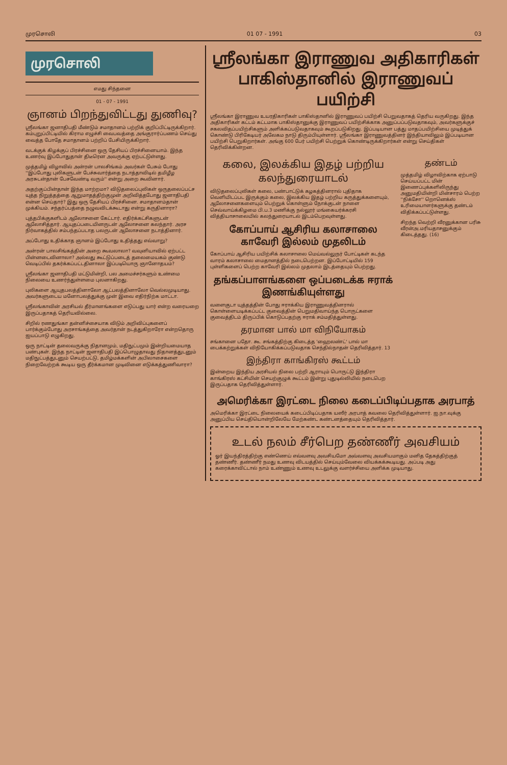முரசொலி 01 07 - 1991 03
முரசொலி
எமது சிந்தனை
01 - 07 - 1991
ஞானம் பிறந்துவிட்டது துணிவு?
ஸ்ரீலங்கா ஜனாதிபதி மீண்டும் சமாதானம் பற்றிக் குறிப்பிட்டிருக்கிறார். கம்புறுப்பிட்டியில் கிராம எழுச்சி வைபவத்தை அங்குரார்ப்பணம் செய்து வைத்த போதே சமாதானம் பற்றிப் பேசியிருக்கிறார்.
வடக்குக் கிழக்குப் பிரச்சினை ஒரு தேசியப் பிரச்சினையாம். இந்த உணர்வு இப்போதுதான் திடீரென அவருக்கு ஏற்பட்டுள்ளது.
முத்தமிழ் விழாவில் அன்ரன் பாலசிங்கம் அவர்கள் பேசும் போது ''இப்போது புலிகளுடன் பேச்சுவார்த்தை நடாத்தாவிடில் தமிழீழ அரசுடன்தான் பேசவேண்டி வரும்'' என்று அறை கூவினார்.
அதற்குப்பின்தான் இந்த மாற்றமா? விடுதலைப்புலிகள் ஒருதலைப்பட்ச யுத்த நிறுத்தத்தை ஆறுமாதத்திற்குமுன் அறிவித்தபோது ஜனாதிபதி என்ன செய்தார்? இது ஒரு தேசியப் பிரச்சினை. சமாதானம்தான் முக்கியம். சந்தர்ப்பத்தை நழுவவிடக்கூடாது என்று கருதினாரா?
புத்தபிக்குகளிடம் ஆலோசனை கேட்டார். எதிர்க்கட்சிகளுடன் ஆலோசித்தார். ஆயுதப்படையினருடன் ஆலோசனை கலந்தார். அரச நிர்வாகத்தில் சம்பந்தப்படாத பலருடன் ஆலோசனை நடாத்தினார்.
அப்போது உதிக்காத ஞானம் இப்போது உதித்தது எவ்வாறு?
அன்ரன் பாலசிங்கத்தின் அறை கூவலாலா? வவுனியாவில் ஏற்பட்ட பின்னடைவினாலா? அல்லது கூட்டுப்படைத் தலைமையகம் குண்டு வெடிப்பில் தகர்க்கப்பட்டதினாலா இப்படியொரு ஞானோதயம்?
ஸ்ரீலங்கா ஜனாதிபதி மட்டுமின்றி, பல அமைச்சர்களும் உண்மை நிலையை உணர்ந்துள்ளமை புலனாகிறது.
புலிகளை ஆயுதபலத்தினாலோ ஆட்பலத்தினாலோ வெல்லமுடியாது. அவர்களுடைய மனோபலத்துக்கு முன் இவை எதிர்நிற்க மாட்டா.
ஸ்ரீலங்காவின் அரசியல் தீர்மானங்களை எடுப்பது யார் என்ற வரையறை இருப்பதாகத் தெரியவில்லை.
சிறில் ரணதுங்கா தன்னிச்சையாக விடும் அறிவிப்புகளைப் பார்க்கும்போது அரசாங்கத்தை அவர்தான் நடத்துகிறாரோ என்றதொரு ஐயப்பாடு எழுகிறது.
ஒரு நாட்டின் தலைவருக்கு நிதானமும், மதிநுட்பமும் இன்றியமையாத பண்புகள். இந்த நாட்டின் ஜனாதிபதி இப்பொழுதாவது நிதானத்துடனும் மதிநுட்பத்துடனும் செயற்பட்டு, தமிழ்மக்களின் அபிலாசைகளை நிறைவேற்றக் கூடிய ஒரு தீர்க்கமான முடிவினை எடுக்கத்துணிவாரா?
ஸ்ரீலங்கா இராணுவ அதிகாரிகள் பாகிஸ்தானில் இராணுவப் பயிற்சி
ஸ்ரீலங்கா இராணுவ உயரதிகாரிகள் பாகிஸ்தானில் இராணுவப் பயிற்சி பெறுவதாகத் தெரிய வருகிறது. இந்த அதிகாரிகள் கட்டம் கட்டமாக பாகிஸ்தானுக்கு இராணுவப் பயிற்சிக்காக அனுப்பப்படுவதாகவும், அவர்களுக்குச் சகலவிதப்பயிற்சிகளும் அளிக்கப்படுவதாகவும் கூறப்படுகிறது. இப்படியான பத்து மாதப்பயிற்சியை முடித்துக் கொண்டு பிரிகேடியர் அலேகம நாடு திரும்பியுள்ளார். ஸ்ரீலங்கா இராணுவத்தினர் இந்தியாவிலும் இப்படியான பயிற்சி பெறுகிறார்கள். அங்கு 600 பேர் பயிற்சி பெற்றுக் கொண்டிருக்கிறார்கள் என்று செய்திகள் தெரிவிக்கின்றன.
கலை, இலக்கிய இதழ் பற்றிய கலந்துரையாடல்
விடுதலைப்புலிகள் கலை, பண்பாட்டுக் கழகத்தினரால் புதிதாக வெளியிடப்பட இருக்கும் கலை, இலக்கிய இதழ் பற்றிய கருத்துக்களையும், ஆலோசனைகளையும் பெற்றுக் கொள்ளும் நோக்குடன் நாளை செவ்வாய்க்கிழமை பி.ப.3 மணிக்கு நல்லூர் மங்கையர்க்கரசி வித்தியாசாலையில் கலந்துரையாடல் இடம்பெறவுள்ளது.
கோப்பாய் ஆசிரிய கலாசாலை காவேரி இல்லம் முதலிடம்
கோப்பாய் ஆசிரிய பயிற்சிக் கலாசாலை மெய்வல்லுநர் போட்டிகள் கடந்த வாரம் கலாசாலை மைதானத்தில் நடைபெற்றன. இப்போட்டியில் 159 புள்ளிகளைப் பெற்ற காவேரி இல்லம் முதலாம் இடத்தையும் பெற்றது.
தங்கப்பாளங்களை ஒப்படைக்க ஈராக் இணங்கியுள்ளது
வளைகுடா யுத்தத்தின் போது ஈராக்கிய இராணுவத்தினரால் கொள்ளையடிக்கப்பட்ட குவைத்தின் பெறுமதிவாய்ந்த பொருட்களை குவைத்திடம் திருப்பிக் கொடுப்பதற்கு ஈராக் சம்மதித்துள்ளது.
தரமான பால் மா விநியோகம்
சங்கானை பதோ. கூ. சங்கத்திற்கு கிடைத்த 'ஹைலண்ட்' பால் மா பைக்கற்றுக்கள் விநியோகிக்கப்படுவதாக செந்தில்நாதன் தெரிவித்தார். 13
இந்திரா காங்கிரஸ் கூட்டம்
இன்றைய இந்திய அரசியல் நிலை பற்றி ஆராயும் பொருட்டு இந்திரா காங்கிரஸ் கட்சியின் செயற்குழுக் கூட்டம் இன்று புதுடில்லியில் நடைபெற இருப்பதாக தெரிவித்துள்ளார்.
தண்டம்
முத்தமிழ் விழாவிற்காக ஏற்பாடு செய்யப்பட்ட மின் இணைப்புக்களிலிருந்து அனுமதியின்றி மின்சாரம் பெற்ற ''நிக்சோ'' றொனெக்ஸ் உரிமையாளர்களுக்கு தண்டம் விதிக்கப்பட்டுள்ளது.
சிறந்த வெற்றி வீரனுக்கான பரிசு வீரன்அ.மரியதாசனுக்கும் கிடைத்தது. (16)
அமெரிக்கா இரட்டை நிலை கடைப்பிடிப்பதாக அரபாத்
அமெரிக்கா இரட்டை நிலையைக் கடைப்பிடிப்பதாக யஸீர் அரபாத் கவலை தெரிவித்துள்ளார். ஐ.நா.வுக்கு அனுப்பிய செய்தியொன்றிலேயே மேற்கண்ட கண்டனத்தையும் தெரிவித்தார்.
உடல் நலம் சீர்பெற தண்ணீர் அவசியம்
ஓர் இயந்திரத்திற்கு எண்ணெய் எவ்வளவு அவசியமோ அவ்வளவு அவசியமாகும் மனித தேகத்திற்குத் தண்ணீர். தண்ணீர் நமது உணவு விடயத்தில் செய்யும்வேலை வியக்கக்கூடியது. அப்படி அது கரைக்காவிட்டால் நாம் உண்ணும் உணவு உடலுக்கு வளர்ச்சியை அளிக்க முடியாது.